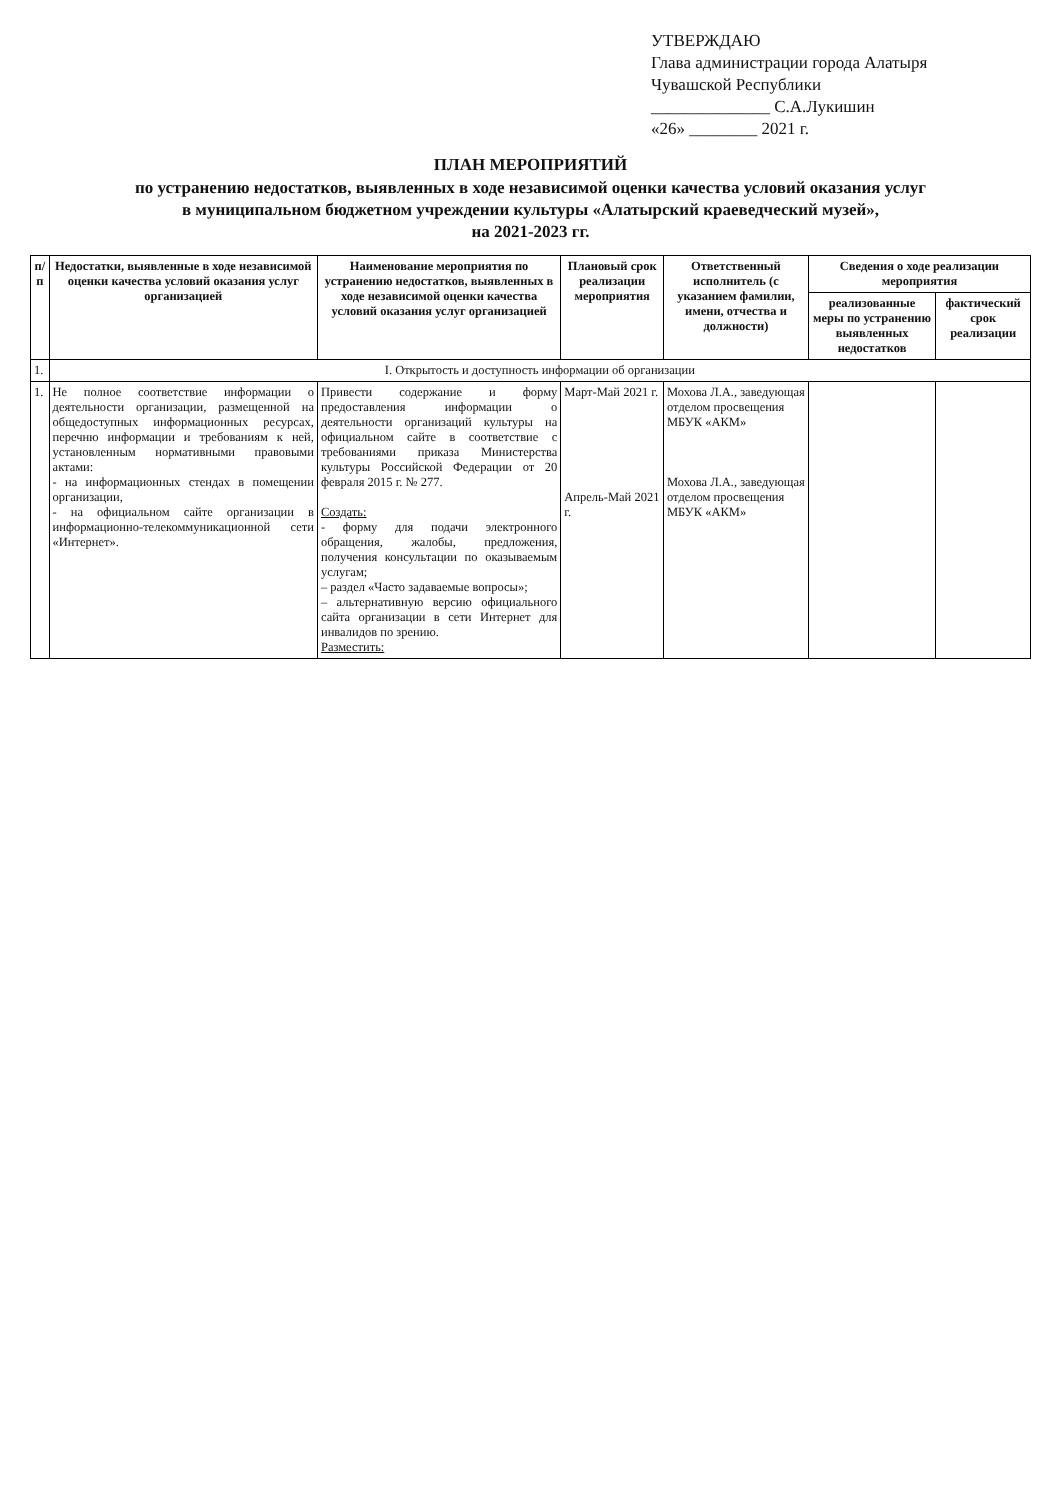УТВЕРЖДАЮ
Глава администрации города Алатыря
Чувашской Республики
______________ С.А.Лукишин
«26» ________ 2021 г.
ПЛАН МЕРОПРИЯТИЙ
по устранению недостатков, выявленных в ходе независимой оценки качества условий оказания услуг
в муниципальном бюджетном учреждении культуры «Алатырский краеведческий музей»,
на 2021-2023 гг.
| п/п | Недостатки, выявленные в ходе независимой оценки качества условий оказания услуг организацией | Наименование мероприятия по устранению недостатков, выявленных в ходе независимой оценки качества условий оказания услуг организацией | Плановый срок реализации мероприятия | Ответственный исполнитель (с указанием фамилии, имени, отчества и должности) | Сведения о ходе реализации мероприятия | |
| --- | --- | --- | --- | --- | --- | --- |
| | | | | | реализованные меры по устранению выявленных недостатков | фактический срок реализации |
| 1. | I. Открытость и доступность информации об организации | | | | | |
| 1. | Не полное соответствие информации о деятельности организации, размещенной на общедоступных информационных ресурсах, перечню информации и требованиям к ней, установленным нормативными правовыми актами: - на информационных стендах в помещении организации, - на официальном сайте организации в информационно-телекоммуникационной сети «Интернет». | Привести содержание и форму предоставления информации о деятельности организаций культуры на официальном сайте в соответствие с требованиями приказа Министерства культуры Российской Федерации от 20 февраля 2015 г. № 277. Создать: - форму для подачи электронного обращения, жалобы, предложения, получения консультации по оказываемым услугам; – раздел «Часто задаваемые вопросы»; – альтернативную версию официального сайта организации в сети Интернет для инвалидов по зрению. Разместить: | Март-Май 2021 г. Апрель-Май 2021 г. | Мохова Л.А., заведующая отделом просвещения МБУК «АКМ» Мохова Л.А., заведующая отделом просвещения МБУК «АКМ» | | |